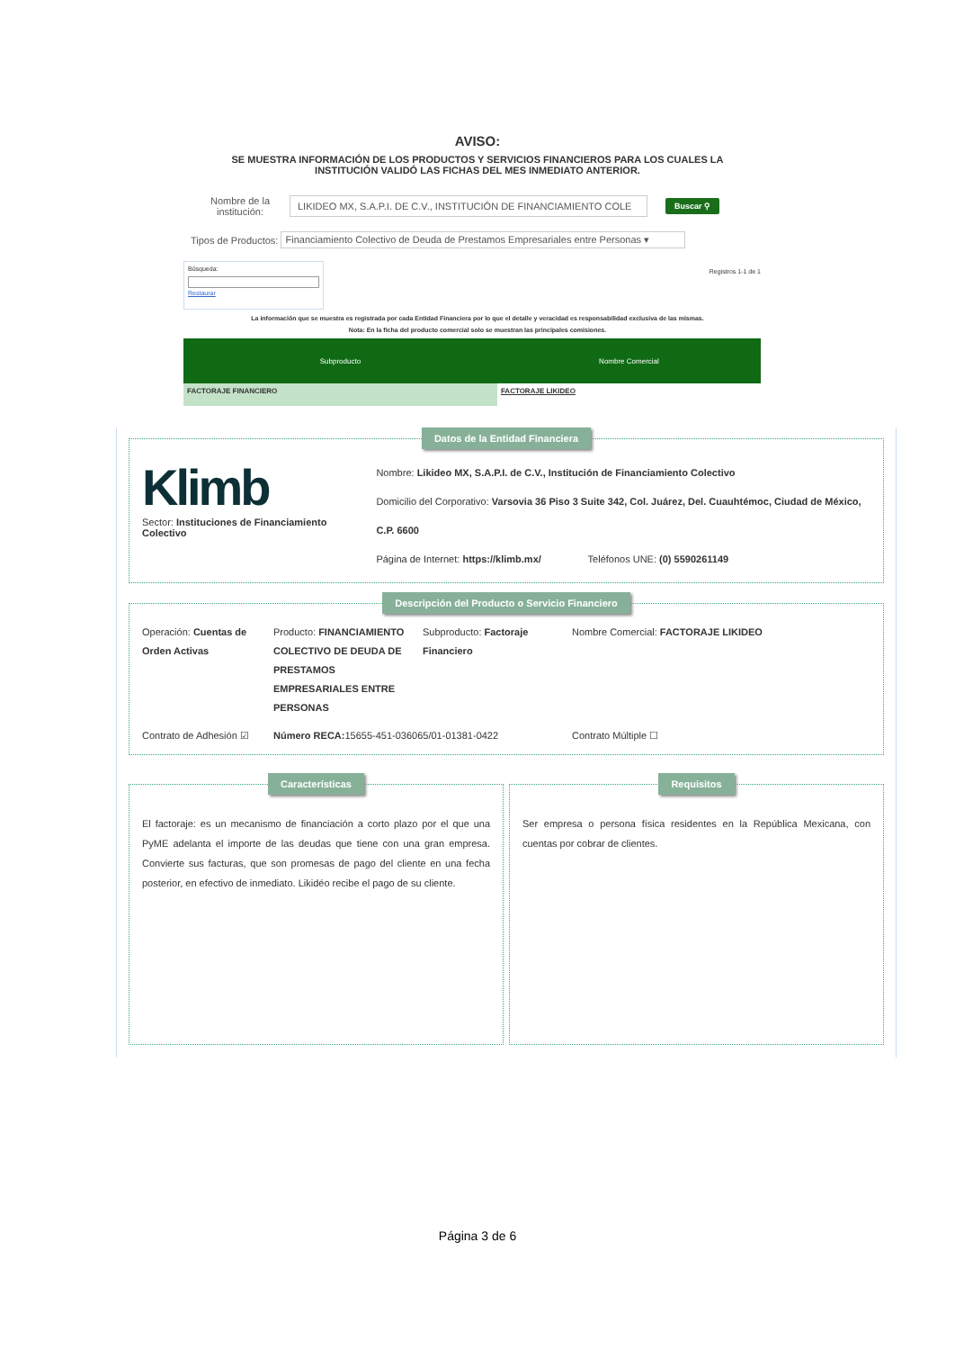AVISO:
SE MUESTRA INFORMACIÓN DE LOS PRODUCTOS Y SERVICIOS FINANCIEROS PARA LOS CUALES LA
INSTITUCIÓN VALIDÓ LAS FICHAS DEL MES INMEDIATO ANTERIOR.
Nombre de la institución: LIKIDEO MX, S.A.P.I. DE C.V., INSTITUCIÓN DE FINANCIAMIENTO COLE Buscar ⚲
Tipos de Productos: Financiamiento Colectivo de Deuda de Prestamos Empresariales entre Personas ▾
Búsqueda:
Restaurar
Registros 1-1 de 1
La información que se muestra es registrada por cada Entidad Financiera por lo que el detalle y veracidad es responsabilidad exclusiva de las mismas.
Nota: En la ficha del producto comercial solo se muestran las principales comisiones.
| Subproducto | Nombre Comercial |
| --- | --- |
| FACTORAJE FINANCIERO | FACTORAJE LIKIDEO |
Datos de la Entidad Financiera
Klimb
Sector: Instituciones de Financiamiento Colectivo
Nombre: Likideo MX, S.A.P.I. de C.V., Institución de Financiamiento Colectivo
Domicilio del Corporativo: Varsovia 36 Piso 3 Suite 342, Col. Juárez, Del. Cuauhtémoc, Ciudad de México, C.P. 6600
Página de Internet: https://klimb.mx/ Teléfonos UNE: (0) 5590261149
Descripción del Producto o Servicio Financiero
Operación: Cuentas de Orden Activas
Producto: FINANCIAMIENTO COLECTIVO DE DEUDA DE PRESTAMOS EMPRESARIALES ENTRE PERSONAS
Subproducto: Factoraje Financiero
Nombre Comercial: FACTORAJE LIKIDEO
Contrato de Adhesión ☑
Número RECA: 15655-451-036065/01-01381-0422 Contrato Múltiple ☐
Características
El factoraje: es un mecanismo de financiación a corto plazo por el que una PyME adelanta el importe de las deudas que tiene con una gran empresa. Convierte sus facturas, que son promesas de pago del cliente en una fecha posterior, en efectivo de inmediato. Likidéo recibe el pago de su cliente.
Requisitos
Ser empresa o persona física residentes en la República Mexicana, con cuentas por cobrar de clientes.
Página 3 de 6